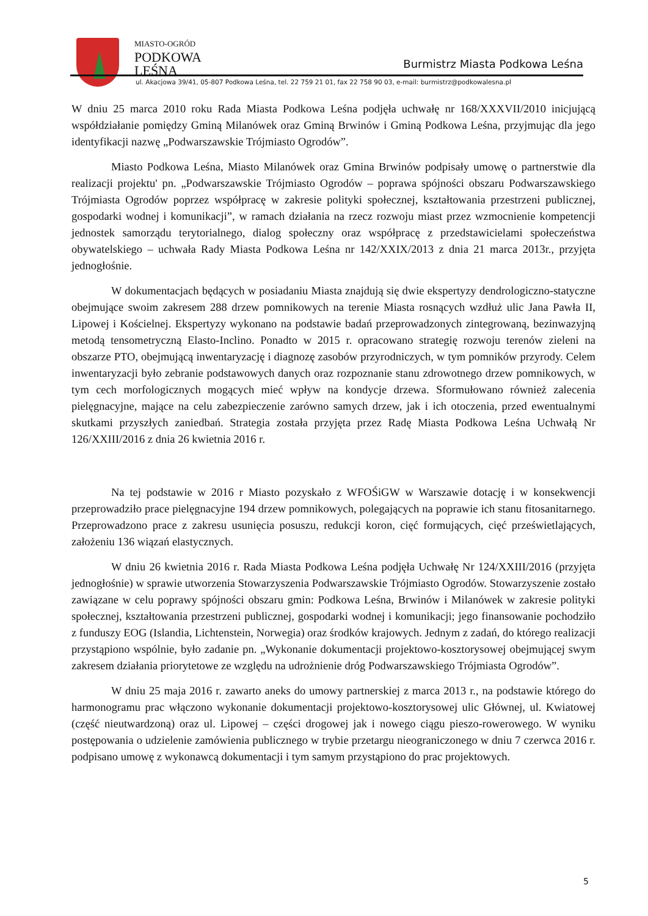MIASTO-OGRÓD
PODKOWA
LEŚNA
Burmistrz Miasta Podkowa Leśna
ul. Akacjowa 39/41, 05-807 Podkowa Leśna, tel. 22 759 21 01, fax 22 758 90 03, e-mail: burmistrz@podkowalesna.pl
W dniu 25 marca 2010 roku Rada Miasta Podkowa Leśna podjęła uchwałę nr 168/XXXVII/2010 inicjującą współdziałanie pomiędzy Gminą Milanówek oraz Gminą Brwinów i Gminą Podkowa Leśna, przyjmując dla jego identyfikacji nazwę „Podwarszawskie Trójmiasto Ogrodów”.
Miasto Podkowa Leśna, Miasto Milanówek oraz Gmina Brwinów podpisały umowę o partnerstwie dla realizacji projektu' pn. „Podwarszawskie Trójmiasto Ogrodów – poprawa spójności obszaru Podwarszawskiego Trójmiasta Ogrodów poprzez współpracę w zakresie polityki społecznej, kształtowania przestrzeni publicznej, gospodarki wodnej i komunikacji”, w ramach działania na rzecz rozwoju miast przez wzmocnienie kompetencji jednostek samorządu terytorialnego, dialog społeczny oraz współpracę z przedstawicielami społeczeństwa obywatelskiego – uchwała Rady Miasta Podkowa Leśna nr 142/XXIX/2013 z dnia 21 marca 2013r., przyjęta jednogłośnie.
W dokumentacjach będących w posiadaniu Miasta znajdują się dwie ekspertyzy dendrologiczno-statyczne obejmujące swoim zakresem 288 drzew pomnikowych na terenie Miasta rosnących wzdłuż ulic Jana Pawła II, Lipowej i Kościelnej. Ekspertyzy wykonano na podstawie badań przeprowadzonych zintegrowaną, bezinwazyjną metodą tensometryczną Elasto-Inclino. Ponadto w 2015 r. opracowano strategię rozwoju terenów zieleni na obszarze PTO, obejmującą inwentaryzację i diagnozę zasobów przyrodniczych, w tym pomników przyrody. Celem inwentaryzacji było zebranie podstawowych danych oraz rozpoznanie stanu zdrowotnego drzew pomnikowych, w tym cech morfologicznych mogących mieć wpływ na kondycje drzewa. Sformułowano również zalecenia pielęgnacyjne, mające na celu zabezpieczenie zarówno samych drzew, jak i ich otoczenia, przed ewentualnymi skutkami przyszłych zaniedbań. Strategia została przyjęta przez Radę Miasta Podkowa Leśna Uchwałą Nr 126/XXIII/2016 z dnia 26 kwietnia 2016 r.
Na tej podstawie w 2016 r Miasto pozyskało z WFOŚiGW w Warszawie dotację i w konsekwencji przeprowadziło prace pielęgnacyjne 194 drzew pomnikowych, polegających na poprawie ich stanu fitosanitarnego. Przeprowadzono prace z zakresu usunięcia posuszu, redukcji koron, cięć formujących, cięć prześwietlających, założeniu 136 wiązań elastycznych.
W dniu 26 kwietnia 2016 r. Rada Miasta Podkowa Leśna podjęła Uchwałę Nr 124/XXIII/2016 (przyjęta jednogłośnie) w sprawie utworzenia Stowarzyszenia Podwarszawskie Trójmiasto Ogrodów. Stowarzyszenie zostało zawiązane w celu poprawy spójności obszaru gmin: Podkowa Leśna, Brwinów i Milanówek w zakresie polityki społecznej, kształtowania przestrzeni publicznej, gospodarki wodnej i komunikacji; jego finansowanie pochodziło z funduszy EOG (Islandia, Lichtenstein, Norwegia) oraz środków krajowych. Jednym z zadań, do którego realizacji przystąpiono wspólnie, było zadanie pn. „Wykonanie dokumentacji projektowo-kosztorysowej obejmującej swym zakresem działania priorytetowe ze względu na udrożnienie dróg Podwarszawskiego Trójmiasta Ogrodów”.
W dniu 25 maja 2016 r. zawarto aneks do umowy partnerskiej z marca 2013 r., na podstawie którego do harmonogramu prac włączono wykonanie dokumentacji projektowo-kosztorysowej ulic Głównej, ul. Kwiatowej (część nieutwardzoną) oraz ul. Lipowej – części drogowej jak i nowego ciągu pieszo-rowerowego. W wyniku postępowania o udzielenie zamówienia publicznego w trybie przetargu nieograniczonego w dniu 7 czerwca 2016 r. podpisano umowę z wykonawcą dokumentacji i tym samym przystąpiono do prac projektowych.
5